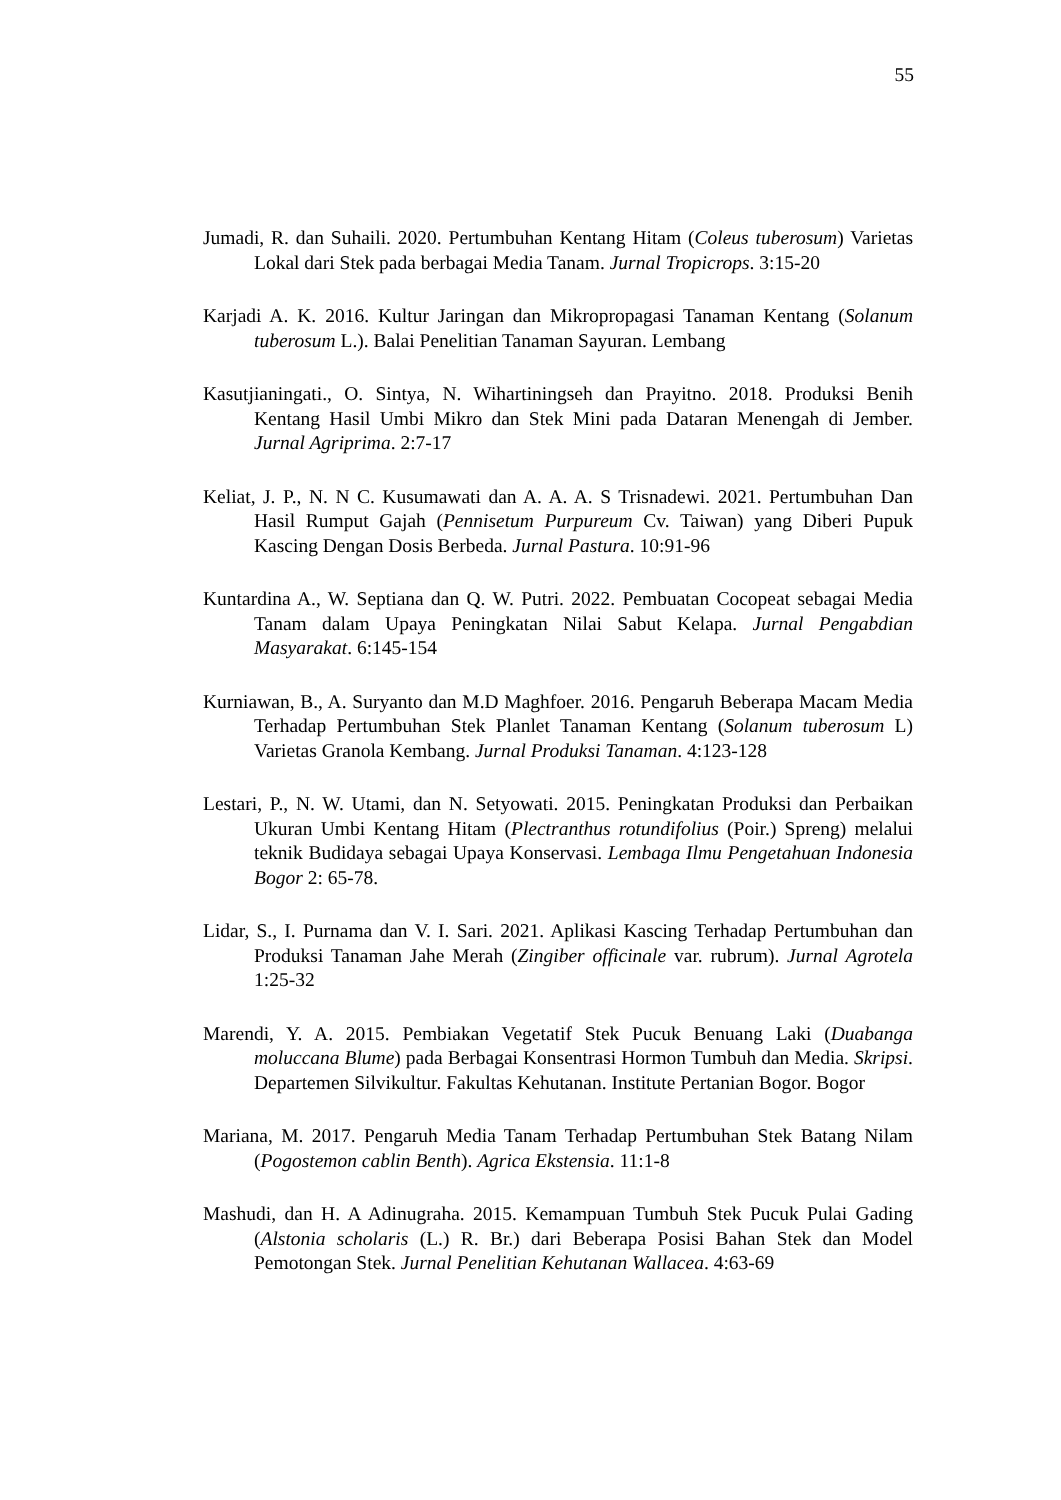55
Jumadi, R. dan Suhaili. 2020. Pertumbuhan Kentang Hitam (Coleus tuberosum) Varietas Lokal dari Stek pada berbagai Media Tanam. Jurnal Tropicrops. 3:15-20
Karjadi A. K. 2016. Kultur Jaringan dan Mikropropagasi Tanaman Kentang (Solanum tuberosum L.). Balai Penelitian Tanaman Sayuran. Lembang
Kasutjianingati., O. Sintya, N. Wihartiningseh dan Prayitno. 2018. Produksi Benih Kentang Hasil Umbi Mikro dan Stek Mini pada Dataran Menengah di Jember. Jurnal Agriprima. 2:7-17
Keliat, J. P., N. N C. Kusumawati dan A. A. A. S Trisnadewi. 2021. Pertumbuhan Dan Hasil Rumput Gajah (Pennisetum Purpureum Cv. Taiwan) yang Diberi Pupuk Kascing Dengan Dosis Berbeda. Jurnal Pastura. 10:91-96
Kuntardina A., W. Septiana dan Q. W. Putri. 2022. Pembuatan Cocopeat sebagai Media Tanam dalam Upaya Peningkatan Nilai Sabut Kelapa. Jurnal Pengabdian Masyarakat. 6:145-154
Kurniawan, B., A. Suryanto dan M.D Maghfoer. 2016. Pengaruh Beberapa Macam Media Terhadap Pertumbuhan Stek Planlet Tanaman Kentang (Solanum tuberosum L) Varietas Granola Kembang. Jurnal Produksi Tanaman. 4:123-128
Lestari, P., N. W. Utami, dan N. Setyowati. 2015. Peningkatan Produksi dan Perbaikan Ukuran Umbi Kentang Hitam (Plectranthus rotundifolius (Poir.) Spreng) melalui teknik Budidaya sebagai Upaya Konservasi. Lembaga Ilmu Pengetahuan Indonesia Bogor 2: 65-78.
Lidar, S., I. Purnama dan V. I. Sari. 2021. Aplikasi Kascing Terhadap Pertumbuhan dan Produksi Tanaman Jahe Merah (Zingiber officinale var. rubrum). Jurnal Agrotela 1:25-32
Marendi, Y. A. 2015. Pembiakan Vegetatif Stek Pucuk Benuang Laki (Duabanga moluccana Blume) pada Berbagai Konsentrasi Hormon Tumbuh dan Media. Skripsi. Departemen Silvikultur. Fakultas Kehutanan. Institute Pertanian Bogor. Bogor
Mariana, M. 2017. Pengaruh Media Tanam Terhadap Pertumbuhan Stek Batang Nilam (Pogostemon cablin Benth). Agrica Ekstensia. 11:1-8
Mashudi, dan H. A Adinugraha. 2015. Kemampuan Tumbuh Stek Pucuk Pulai Gading (Alstonia scholaris (L.) R. Br.) dari Beberapa Posisi Bahan Stek dan Model Pemotongan Stek. Jurnal Penelitian Kehutanan Wallacea. 4:63-69